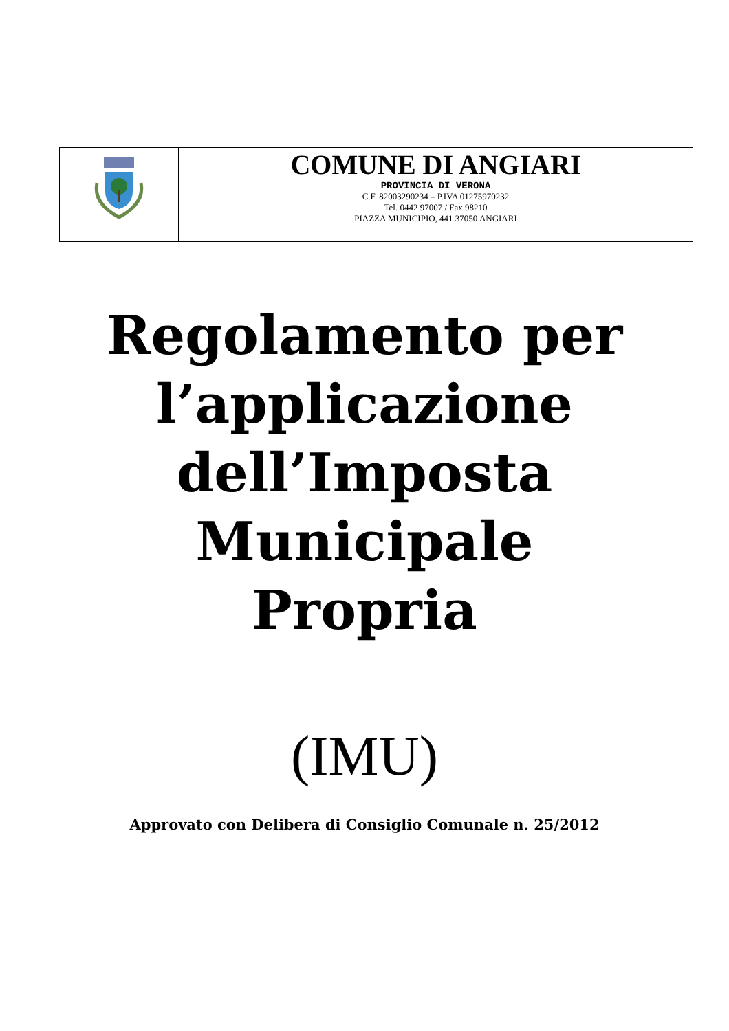| | COMUNE DI ANGIARI PROVINCIA DI VERONA C.F. 82003290234 – P.IVA 01275970232 Tel. 0442 97007 / Fax 98210 PIAZZA MUNICIPIO, 441 37050 ANGIARI |
Regolamento per
l’applicazione
dell’Imposta
Municipale
Propria
(IMU)
Approvato con Delibera di Consiglio Comunale n. 25/2012